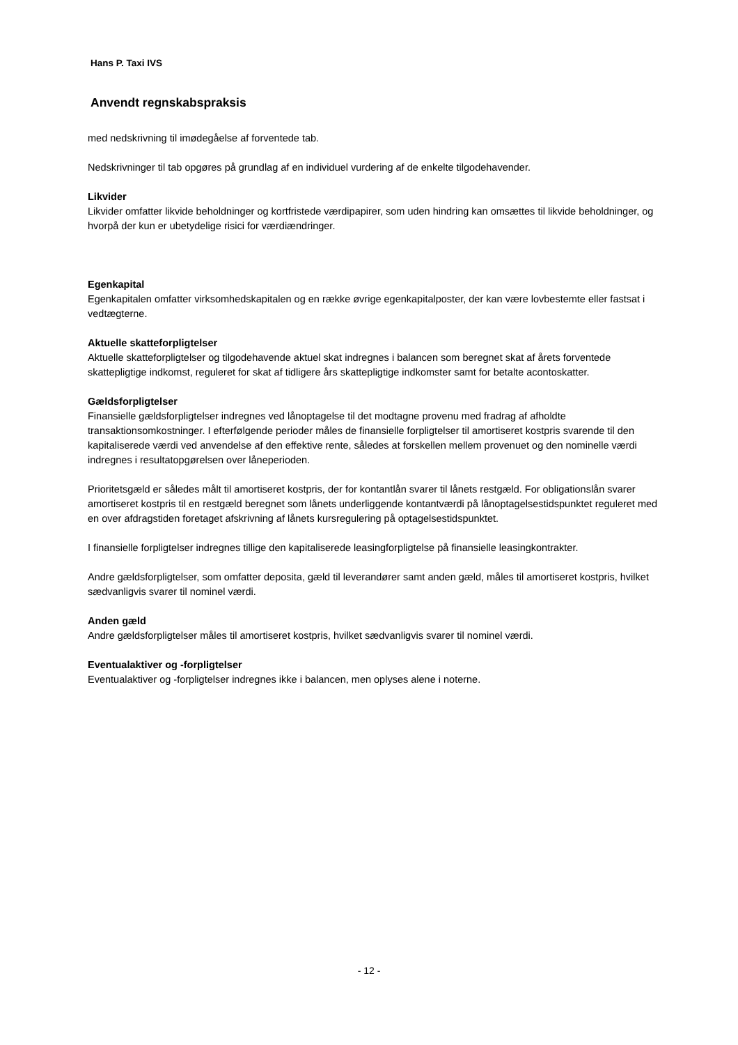Hans P. Taxi IVS
Anvendt regnskabspraksis
med nedskrivning til imødegåelse af forventede tab.
Nedskrivninger til tab opgøres på grundlag af en individuel vurdering af de enkelte tilgodehavender.
Likvider
Likvider omfatter likvide beholdninger og kortfristede værdipapirer, som uden hindring kan omsættes til likvide beholdninger, og hvorpå der kun er ubetydelige risici for værdiændringer.
Egenkapital
Egenkapitalen omfatter virksomhedskapitalen og en række øvrige egenkapitalposter, der kan være lovbestemte eller fastsat i vedtægterne.
Aktuelle skatteforpligtelser
Aktuelle skatteforpligtelser og tilgodehavende aktuel skat indregnes i balancen som beregnet skat af årets forventede skattepligtige indkomst, reguleret for skat af tidligere års skattepligtige indkomster samt for betalte acontoskatter.
Gældsforpligtelser
Finansielle gældsforpligtelser indregnes ved lånoptagelse til det modtagne provenu med fradrag af afholdte transaktionsomkostninger. I efterfølgende perioder måles de finansielle forpligtelser til amortiseret kostpris svarende til den kapitaliserede værdi ved anvendelse af den effektive rente, således at forskellen mellem provenuet og den nominelle værdi indregnes i resultatopgørelsen over låneperioden.
Prioritetsgæld er således målt til amortiseret kostpris, der for kontantlån svarer til lånets restgæld. For obligationslån svarer amortiseret kostpris til en restgæld beregnet som lånets underliggende kontantværdi på lånoptagelsestidspunktet reguleret med en over afdragstiden foretaget afskrivning af lånets kursregulering på optagelsestidspunktet.
I finansielle forpligtelser indregnes tillige den kapitaliserede leasingforpligtelse på finansielle leasingkontrakter.
Andre gældsforpligtelser, som omfatter deposita, gæld til leverandører samt anden gæld, måles til amortiseret kostpris, hvilket sædvanligvis svarer til nominel værdi.
Anden gæld
Andre gældsforpligtelser måles til amortiseret kostpris, hvilket sædvanligvis svarer til nominel værdi.
Eventualaktiver og -forpligtelser
Eventualaktiver og -forpligtelser indregnes ikke i balancen, men oplyses alene i noterne.
- 12 -